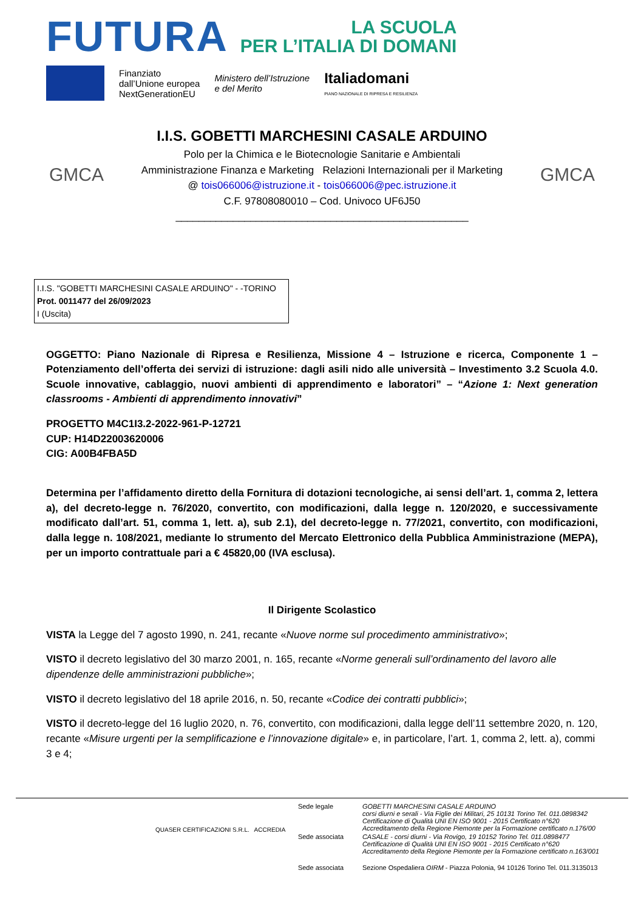FUTURA
LA SCUOLA
PER L’ITALIA DI DOMANI
Finanziato
dall’Unione europea
NextGenerationEU
Ministero dell’Istruzione
e del Merito
Italiadomani
PIANO NAZIONALE DI RIPRESA E RESILIENZA
GMCA
I.I.S. GOBETTI MARCHESINI CASALE ARDUINO
Polo per la Chimica e le Biotecnologie Sanitarie e Ambientali
Amministrazione Finanza e Marketing Relazioni Internazionali per il Marketing
@ tois066006@istruzione.it - tois066006@pec.istruzione.it
C.F. 97808080010 – Cod. Univoco UF6J50
___________________________________________________
GMCA
I.I.S. "GOBETTI MARCHESINI CASALE ARDUINO" - -TORINO
Prot. 0011477 del 26/09/2023
I (Uscita)
OGGETTO: Piano Nazionale di Ripresa e Resilienza, Missione 4 – Istruzione e ricerca, Componente 1 – Potenziamento dell’offerta dei servizi di istruzione: dagli asili nido alle università – Investimento 3.2 Scuola 4.0. Scuole innovative, cablaggio, nuovi ambienti di apprendimento e laboratori” – “Azione 1: Next generation classrooms - Ambienti di apprendimento innovativi”
PROGETTO M4C1I3.2-2022-961-P-12721
CUP: H14D22003620006
CIG: A00B4FBA5D
Determina per l’affidamento diretto della Fornitura di dotazioni tecnologiche, ai sensi dell’art. 1, comma 2, lettera a), del decreto-legge n. 76/2020, convertito, con modificazioni, dalla legge n. 120/2020, e successivamente modificato dall’art. 51, comma 1, lett. a), sub 2.1), del decreto-legge n. 77/2021, convertito, con modificazioni, dalla legge n. 108/2021, mediante lo strumento del Mercato Elettronico della Pubblica Amministrazione (MEPA), per un importo contrattuale pari a € 45820,00 (IVA esclusa).
Il Dirigente Scolastico
VISTA la Legge del 7 agosto 1990, n. 241, recante «Nuove norme sul procedimento amministrativo»;
VISTO il decreto legislativo del 30 marzo 2001, n. 165, recante «Norme generali sull’ordinamento del lavoro alle dipendenze delle amministrazioni pubbliche»;
VISTO il decreto legislativo del 18 aprile 2016, n. 50, recante «Codice dei contratti pubblici»;
VISTO il decreto-legge del 16 luglio 2020, n. 76, convertito, con modificazioni, dalla legge dell’11 settembre 2020, n. 120, recante «Misure urgenti per la semplificazione e l’innovazione digitale» e, in particolare, l’art. 1, comma 2, lett. a), commi 3 e 4;
QUASER CERTIFICAZIONI S.R.L. ACCREDIA
| Sede legale | GOBETTI MARCHESINI CASALE ARDUINO corsi diurni e serali - Via Figlie dei Militari, 25 10131 Torino Tel. 011.0898342 Certificazione di Qualità UNI EN ISO 9001 - 2015 Certificato n°620 Accreditamento della Regione Piemonte per la Formazione certificato n.176/00 |
| Sede associata | CASALE - corsi diurni - Via Rovigo, 19 10152 Torino Tel. 011.0898477 Certificazione di Qualità UNI EN ISO 9001 - 2015 Certificato n°620 Accreditamento della Regione Piemonte per la Formazione certificato n.163/001 |
| Sede associata | Sezione Ospedaliera OIRM - Piazza Polonia, 94 10126 Torino Tel. 011.3135013 |